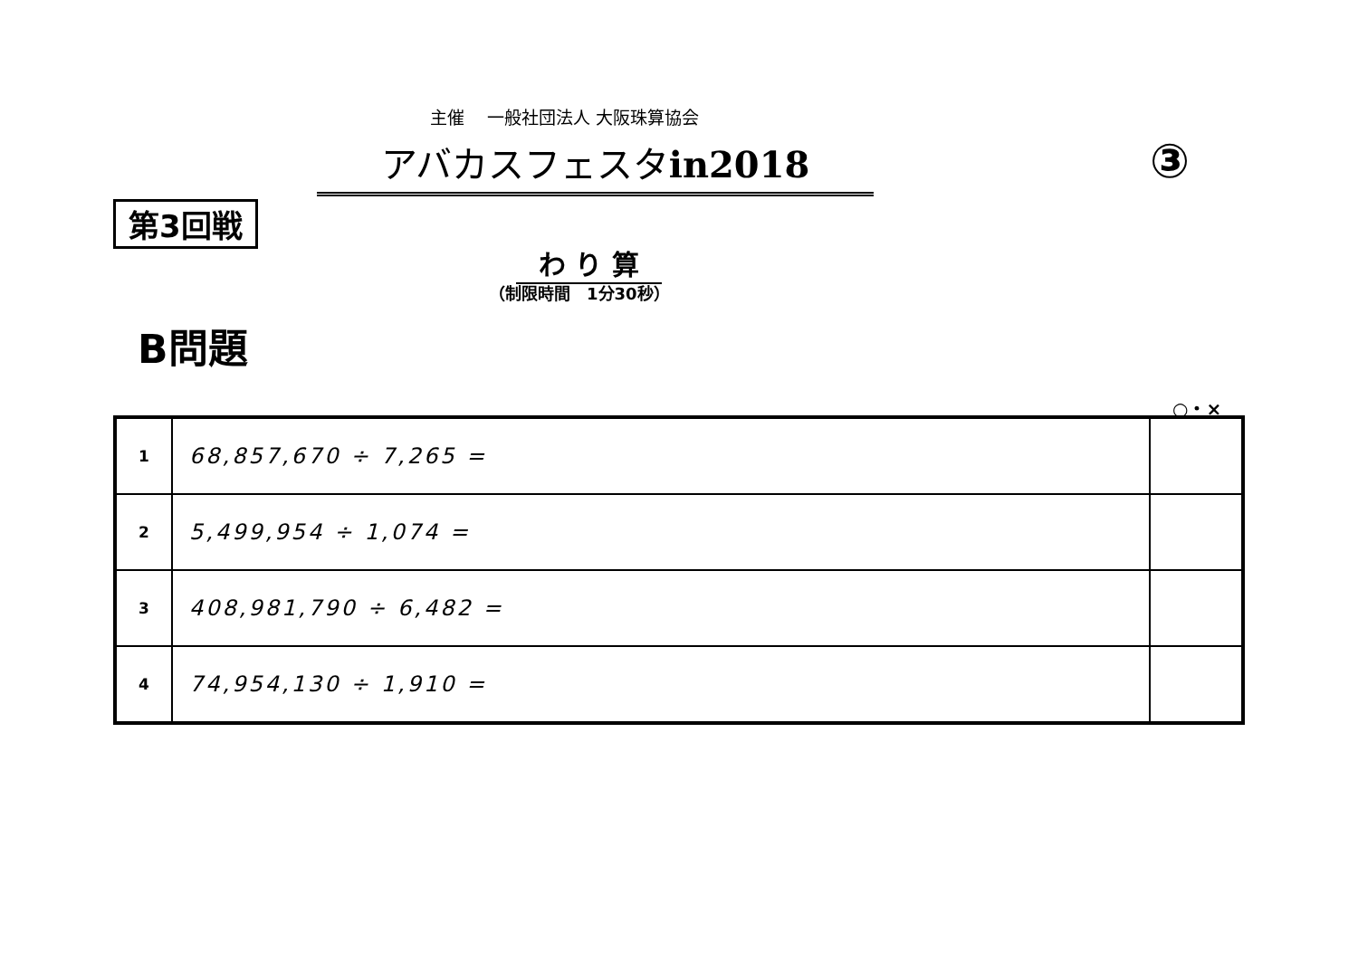主催　 一般社団法人 大阪珠算協会
アバカスフェスタin2018 ③
第3回戦
わ り 算
（制限時間　1分30秒）
B問題
○・×
| 1 | 68,857,670 ÷ 7,265 = | |
| 2 | 5,499,954 ÷ 1,074 = | |
| 3 | 408,981,790 ÷ 6,482 = | |
| 4 | 74,954,130 ÷ 1,910 = | |